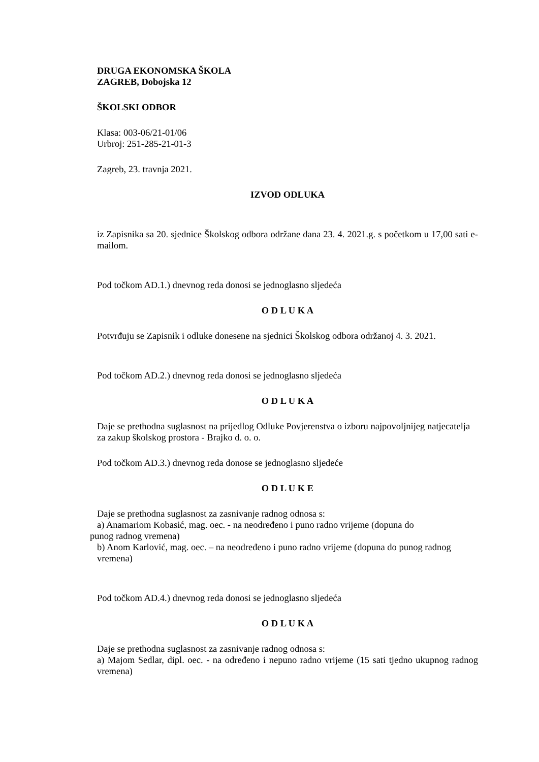DRUGA EKONOMSKA ŠKOLA
ZAGREB, Dobojska 12
ŠKOLSKI ODBOR
Klasa: 003-06/21-01/06
Urbroj: 251-285-21-01-3
Zagreb, 23. travnja 2021.
IZVOD ODLUKA
iz Zapisnika sa 20. sjednice Školskog odbora održane dana 23. 4. 2021.g. s početkom u 17,00 sati e-mailom.
Pod točkom AD.1.) dnevnog reda donosi se jednoglasno sljedeća
O D L U K A
Potvrđuju se Zapisnik i odluke donesene na sjednici Školskog odbora održanoj 4. 3. 2021.
Pod točkom AD.2.) dnevnog reda donosi se jednoglasno sljedeća
O D L U K A
Daje se prethodna suglasnost na prijedlog Odluke Povjerenstva o izboru najpovoljnijeg natjecatelja za zakup školskog prostora - Brajko d. o. o.
Pod točkom AD.3.) dnevnog reda donose se jednoglasno sljedeće
O D L U K E
Daje se prethodna suglasnost za zasnivanje radnog odnosa s:
a) Anamariom Kobasić, mag. oec. - na neodređeno i puno radno vrijeme (dopuna do
punog radnog vremena)
b) Anom Karlović, mag. oec. – na neodređeno i puno radno vrijeme (dopuna do punog radnog vremena)
Pod točkom AD.4.) dnevnog reda donosi se jednoglasno sljedeća
O D L U K A
Daje se prethodna suglasnost za zasnivanje radnog odnosa s:
a) Majom Sedlar, dipl. oec. - na određeno i nepuno radno vrijeme (15 sati tjedno ukupnog radnog vremena)